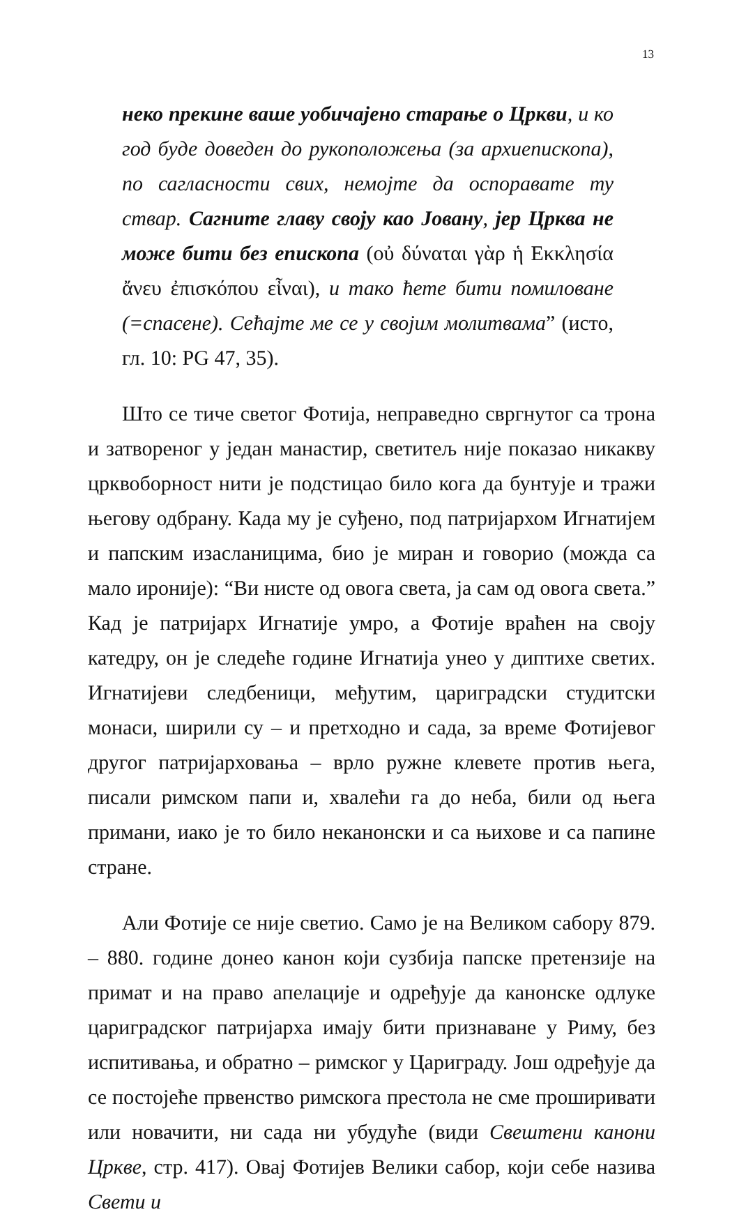13
неко прекине ваше уобичајено старање о Цркви, и ко год буде доведен до рукоположења (за архиепископа), по сагласности свих, немојте да оспоравате ту ствар. Сагните главу своју као Јовану, јер Црква не може бити без епископа (οὐ δύναται γὰρ ἡ Εκκλησία ἄνευ ἐπισκόπου εἶναι), и тако ћете бити помиловане (=спасене). Сећајте ме се у својим молитвама” (исто, гл. 10: PG 47, 35).
Што се тиче светог Фотија, неправедно свргнутог са трона и затвореног у један манастир, светитељ није показао никакву црквоборност нити је подстицао било кога да бунтује и тражи његову одбрану. Када му је суђено, под патријархом Игнатијем и папским изасланицима, био је миран и говорио (можда са мало ироније): “Ви нисте од овога света, ја сам од овога света.” Кад је патријарх Игнатије умро, а Фотије враћен на своју катедру, он је следеће године Игнатија унео у диптихе светих. Игнатијеви следбеници, међутим, цариградски студитски монаси, ширили су – и претходно и сада, за време Фотијевог другог патријарховања – врло ружне клевете против њега, писали римском папи и, хвалећи га до неба, били од њега примани, иако је то било неканонски и са њихове и са папине стране.
Али Фотије се није светио. Само је на Великом сабору 879. – 880. године донео канон који сузбија папске претензије на примат и на право апелације и одређује да канонске одлуке цариградског патријарха имају бити признаване у Риму, без испитивања, и обратно – римског у Цариграду. Још одређује да се постојеће првенство римскога престола не сме проширивати или новачити, ни сада ни убудуће (види Свештени канони Цркве, стр. 417). Овај Фотијев Велики сабор, који себе назива Свети и